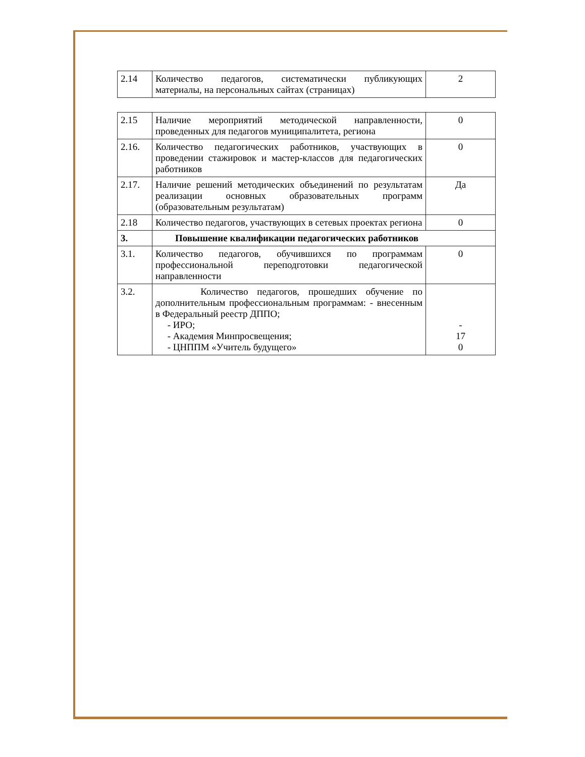| 2.14 | Количество педагогов, систематически публикующих материалы, на персональных сайтах (страницах) | 2 |
| 2.15 | Наличие мероприятий методической направленности, проведенных для педагогов муниципалитета, региона | 0 |
| 2.16. | Количество педагогических работников, участвующих в проведении стажировок и мастер-классов для педагогических работников | 0 |
| 2.17. | Наличие решений методических объединений по результатам реализации основных образовательных программ (образовательным результатам) | Да |
| 2.18 | Количество педагогов, участвующих в сетевых проектах региона | 0 |
| 3. | Повышение квалификации педагогических работников | |
| 3.1. | Количество педагогов, обучившихся по программам профессиональной переподготовки педагогической направленности | 0 |
| 3.2. | Количество педагогов, прошедших обучение по дополнительным профессиональным программам: - внесенным в Федеральный реестр ДППО; - ИРО; - Академия Минпросвещения; - ЦНППМ «Учитель будущего» | - 17 0 |